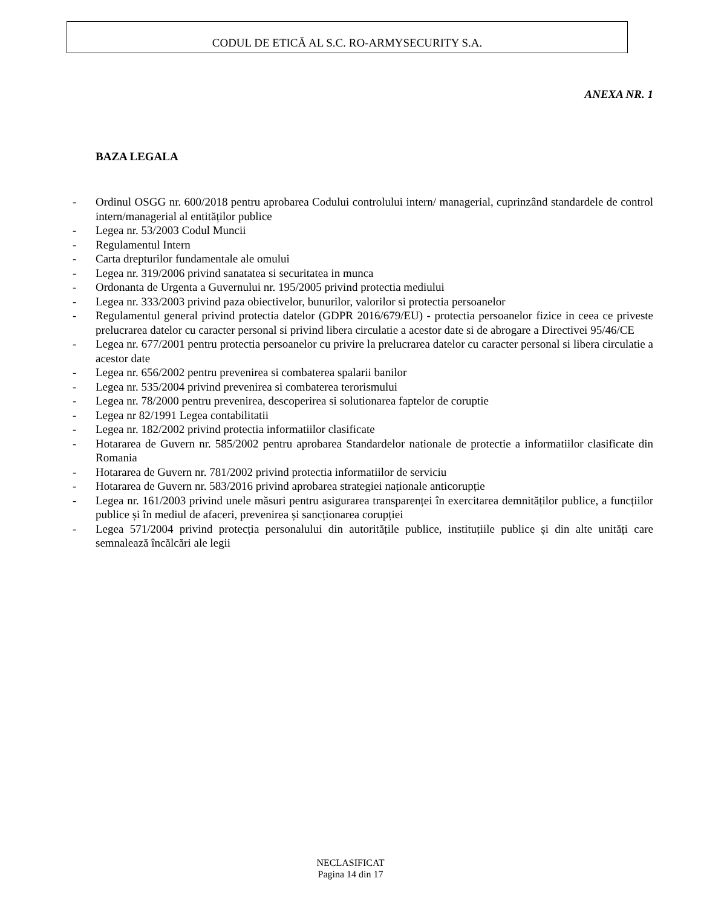CODUL DE ETICĂ AL S.C. RO-ARMYSECURITY S.A.
ANEXA NR. 1
BAZA LEGALA
- Ordinul OSGG nr. 600/2018 pentru aprobarea Codului controlului intern/ managerial, cuprinzând standardele de control intern/managerial al entităților publice
- Legea nr. 53/2003 Codul Muncii
- Regulamentul Intern
- Carta drepturilor fundamentale ale omului
- Legea nr. 319/2006 privind sanatatea si securitatea in munca
- Ordonanta de Urgenta a Guvernului nr. 195/2005 privind protectia mediului
- Legea nr. 333/2003 privind paza obiectivelor, bunurilor, valorilor si protectia persoanelor
- Regulamentul general privind protectia datelor (GDPR 2016/679/EU) - protectia persoanelor fizice in ceea ce priveste prelucrarea datelor cu caracter personal si privind libera circulatie a acestor date si de abrogare a Directivei 95/46/CE
- Legea nr. 677/2001 pentru protectia persoanelor cu privire la prelucrarea datelor cu caracter personal si libera circulatie a acestor date
- Legea nr. 656/2002 pentru prevenirea si combaterea spalarii banilor
- Legea nr. 535/2004 privind prevenirea si combaterea terorismului
- Legea nr. 78/2000 pentru prevenirea, descoperirea si solutionarea faptelor de coruptie
- Legea nr 82/1991 Legea contabilitatii
- Legea nr. 182/2002 privind protectia informatiilor clasificate
- Hotararea de Guvern nr. 585/2002 pentru aprobarea Standardelor nationale de protectie a informatiilor clasificate din Romania
- Hotararea de Guvern nr. 781/2002 privind protectia informatiilor de serviciu
- Hotararea de Guvern nr. 583/2016 privind aprobarea strategiei naționale anticorupție
- Legea nr. 161/2003 privind unele măsuri pentru asigurarea transparenței în exercitarea demnităților publice, a funcțiilor publice și în mediul de afaceri, prevenirea și sancționarea corupției
- Legea 571/2004 privind protecția personalului din autoritățile publice, instituțiile publice și din alte unități care semnalează încălcări ale legii
NECLASIFICAT
Pagina 14 din 17